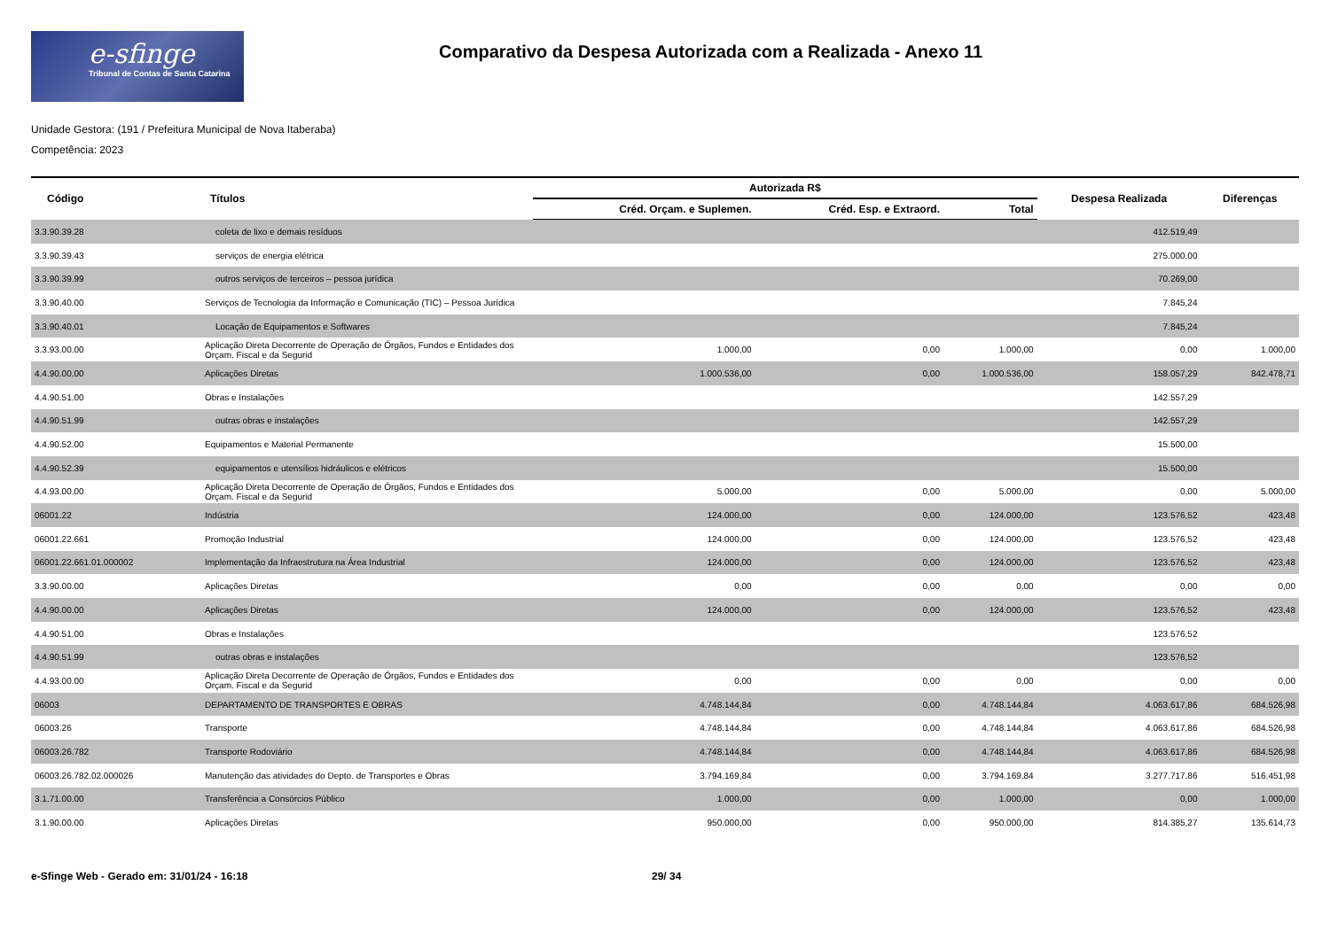e-sfinge
Tribunal de Contas de Santa Catarina
Comparativo da Despesa Autorizada com a Realizada - Anexo 11
Unidade Gestora: (191 / Prefeitura Municipal de Nova Itaberaba)
Competência: 2023
| Código | Títulos | Autorizada R$ | | | Despesa Realizada | Diferenças |
| --- | --- | --- | --- | --- | --- | --- |
| | | Créd. Orçam. e Suplemen. | Créd. Esp. e Extraord. | Total | | |
| 3.3.90.39.28 | coleta de lixo e demais resíduos | | | | 412.519,49 | |
| 3.3.90.39.43 | serviços de energia elétrica | | | | 275.000,00 | |
| 3.3.90.39.99 | outros serviços de terceiros – pessoa jurídica | | | | 70.269,00 | |
| 3.3.90.40.00 | Serviços de Tecnologia da Informação e Comunicação (TIC) – Pessoa Jurídica | | | | 7.845,24 | |
| 3.3.90.40.01 | Locação de Equipamentos e Softwares | | | | 7.845,24 | |
| 3.3.93.00.00 | Aplicação Direta Decorrente de Operação de Órgãos, Fundos e Entidades dos Orçam. Fiscal e da Segurid | 1.000,00 | 0,00 | 1.000,00 | 0,00 | 1.000,00 |
| 4.4.90.00.00 | Aplicações Diretas | 1.000.536,00 | 0,00 | 1.000.536,00 | 158.057,29 | 842.478,71 |
| 4.4.90.51.00 | Obras e Instalações | | | | 142.557,29 | |
| 4.4.90.51.99 | outras obras e instalações | | | | 142.557,29 | |
| 4.4.90.52.00 | Equipamentos e Material Permanente | | | | 15.500,00 | |
| 4.4.90.52.39 | equipamentos e utensílios hidráulicos e elétricos | | | | 15.500,00 | |
| 4.4.93.00.00 | Aplicação Direta Decorrente de Operação de Órgãos, Fundos e Entidades dos Orçam. Fiscal e da Segurid | 5.000,00 | 0,00 | 5.000,00 | 0,00 | 5.000,00 |
| 06001.22 | Indústria | 124.000,00 | 0,00 | 124.000,00 | 123.576,52 | 423,48 |
| 06001.22.661 | Promoção Industrial | 124.000,00 | 0,00 | 124.000,00 | 123.576,52 | 423,48 |
| 06001.22.661.01.000002 | Implementação da Infraestrutura na Área Industrial | 124.000,00 | 0,00 | 124.000,00 | 123.576,52 | 423,48 |
| 3.3.90.00.00 | Aplicações Diretas | 0,00 | 0,00 | 0,00 | 0,00 | 0,00 |
| 4.4.90.00.00 | Aplicações Diretas | 124.000,00 | 0,00 | 124.000,00 | 123.576,52 | 423,48 |
| 4.4.90.51.00 | Obras e Instalações | | | | 123.576,52 | |
| 4.4.90.51.99 | outras obras e instalações | | | | 123.576,52 | |
| 4.4.93.00.00 | Aplicação Direta Decorrente de Operação de Órgãos, Fundos e Entidades dos Orçam. Fiscal e da Segurid | 0,00 | 0,00 | 0,00 | 0,00 | 0,00 |
| 06003 | DEPARTAMENTO DE TRANSPORTES E OBRAS | 4.748.144,84 | 0,00 | 4.748.144,84 | 4.063.617,86 | 684.526,98 |
| 06003.26 | Transporte | 4.748.144,84 | 0,00 | 4.748.144,84 | 4.063.617,86 | 684.526,98 |
| 06003.26.782 | Transporte Rodoviário | 4.748.144,84 | 0,00 | 4.748.144,84 | 4.063.617,86 | 684.526,98 |
| 06003.26.782.02.000026 | Manutenção das atividades do Depto. de Transportes e Obras | 3.794.169,84 | 0,00 | 3.794.169,84 | 3.277.717,86 | 516.451,98 |
| 3.1.71.00.00 | Transferência a Consórcios Público | 1.000,00 | 0,00 | 1.000,00 | 0,00 | 1.000,00 |
| 3.1.90.00.00 | Aplicações Diretas | 950.000,00 | 0,00 | 950.000,00 | 814.385,27 | 135.614,73 |
e-Sfinge Web - Gerado em: 31/01/24 - 16:18 29/ 34